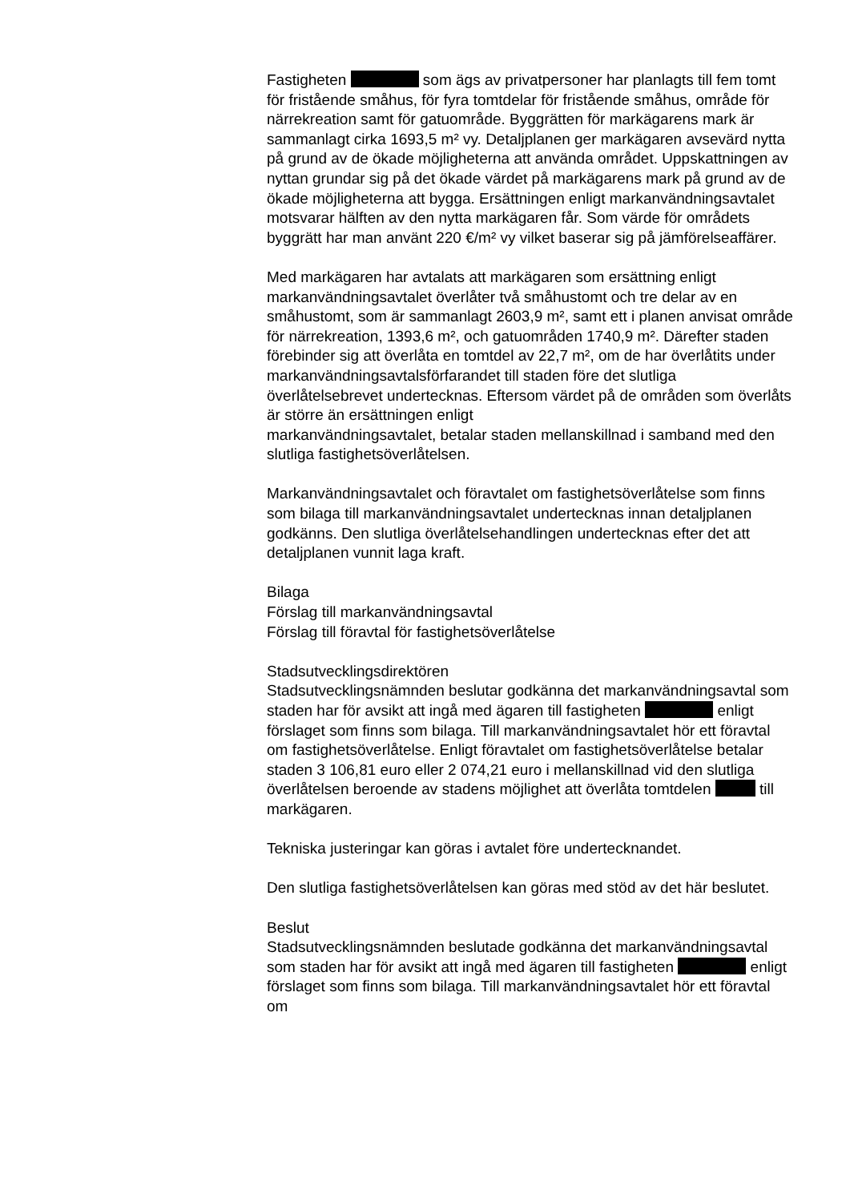Fastigheten som ägs av privatpersoner har planlagts till fem tomt för fristående småhus, för fyra tomtdelar för fristående småhus, område för närrekreation samt för gatuområde. Byggrätten för markägarens mark är sammanlagt cirka 1693,5 m² vy. Detaljplanen ger markägaren avsevärd nytta på grund av de ökade möjligheterna att använda området. Uppskattningen av nyttan grundar sig på det ökade värdet på markägarens mark på grund av de ökade möjligheterna att bygga. Ersättningen enligt markanvändningsavtalet motsvarar hälften av den nytta markägaren får. Som värde för områdets byggrätt har man använt 220 €/m² vy vilket baserar sig på jämförelseaffärer.
Med markägaren har avtalats att markägaren som ersättning enligt markanvändningsavtalet överlåter två småhustomt och tre delar av en småhustomt, som är sammanlagt 2603,9 m², samt ett i planen anvisat område för närrekreation, 1393,6 m², och gatuområden 1740,9 m². Därefter staden förebinder sig att överlåta en tomtdel av 22,7 m², om de har överlåtits under
markanvändningsavtalsförfarandet till staden före det slutliga överlåtelsebrevet undertecknas. Eftersom värdet på de områden som överlåts är större än ersättningen enligt
markanvändningsavtalet, betalar staden mellanskillnad i samband med den slutliga fastighetsöverlåtelsen.
Markanvändningsavtalet och föravtalet om fastighetsöverlåtelse som finns som bilaga till markanvändningsavtalet undertecknas innan detaljplanen godkänns. Den slutliga överlåtelsehandlingen undertecknas efter det att detaljplanen vunnit laga kraft.
Bilaga
Förslag till markanvändningsavtal
Förslag till föravtal för fastighetsöverlåtelse
Stadsutvecklingsdirektören
Stadsutvecklingsnämnden beslutar godkänna det markanvändningsavtal som staden har för avsikt att ingå med ägaren till fastigheten enligt förslaget som finns som bilaga. Till markanvändningsavtalet hör ett föravtal om fastighetsöverlåtelse. Enligt föravtalet om fastighetsöverlåtelse betalar staden 3 106,81 euro eller 2 074,21 euro i mellanskillnad vid den slutliga överlåtelsen beroende av stadens möjlighet att överlåta tomtdelen till markägaren.
Tekniska justeringar kan göras i avtalet före undertecknandet.
Den slutliga fastighetsöverlåtelsen kan göras med stöd av det här beslutet.
Beslut
Stadsutvecklingsnämnden beslutade godkänna det markanvändningsavtal som staden har för avsikt att ingå med ägaren till fastigheten enligt förslaget som finns som bilaga. Till markanvändningsavtalet hör ett föravtal om